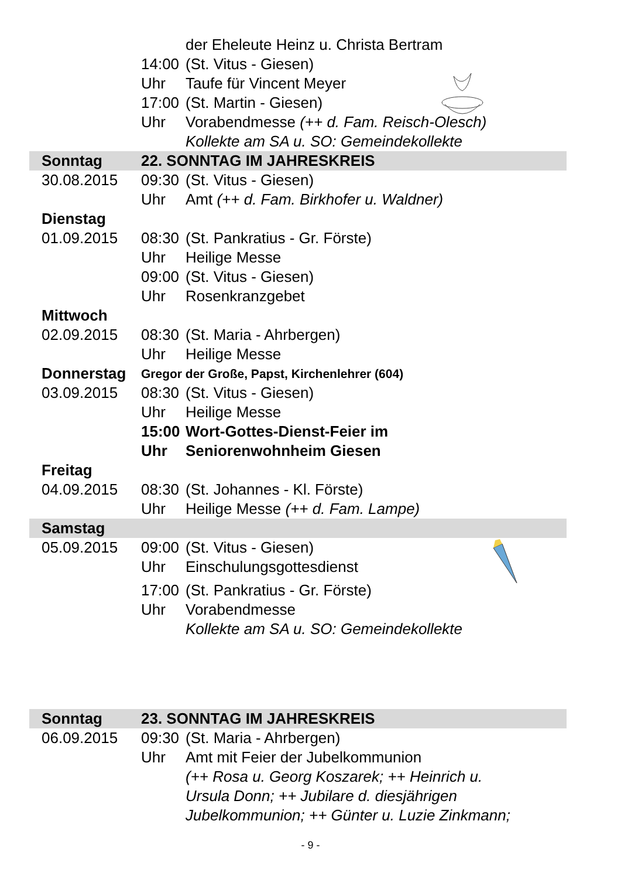| | | der Eheleute Heinz u. Christa Bertram |
| | 14:00 | (St. Vitus - Giesen) |
| | Uhr | Taufe für Vincent Meyer |
| | 17:00 | (St. Martin - Giesen) |
| | Uhr | Vorabendmesse (++ d. Fam. Reisch-Olesch) |
| | | Kollekte am SA u. SO: Gemeindekollekte |
| Sonntag | 22. SONNTAG IM JAHRESKREIS | |
| 30.08.2015 | 09:30 | (St. Vitus - Giesen) |
| | Uhr | Amt (++ d. Fam. Birkhofer u. Waldner) |
| Dienstag | | |
| 01.09.2015 | 08:30 | (St. Pankratius - Gr. Förste) |
| | Uhr | Heilige Messe |
| | 09:00 | (St. Vitus - Giesen) |
| | Uhr | Rosenkranzgebet |
| Mittwoch | | |
| 02.09.2015 | 08:30 | (St. Maria - Ahrbergen) |
| | Uhr | Heilige Messe |
| Donnerstag | Gregor der Große, Papst, Kirchenlehrer (604) | |
| 03.09.2015 | 08:30 | (St. Vitus - Giesen) |
| | Uhr | Heilige Messe |
| | 15:00 | Wort-Gottes-Dienst-Feier im |
| | Uhr | Seniorenwohnheim Giesen |
| Freitag | | |
| 04.09.2015 | 08:30 | (St. Johannes - Kl. Förste) |
| | Uhr | Heilige Messe (++ d. Fam. Lampe) |
| Samstag | | |
| 05.09.2015 | 09:00 | (St. Vitus - Giesen) |
| | Uhr | Einschulungsgottesdienst |
| | 17:00 | (St. Pankratius - Gr. Förste) |
| | Uhr | Vorabendmesse |
| | | Kollekte am SA u. SO: Gemeindekollekte |
| Sonntag | 23. SONNTAG IM JAHRESKREIS | |
| 06.09.2015 | 09:30 | (St. Maria - Ahrbergen) |
| | Uhr | Amt mit Feier der Jubelkommunion |
| | | (++ Rosa u. Georg Koszarek; ++ Heinrich u. |
| | | Ursula Donn; ++ Jubilare d. diesjährigen |
| | | Jubelkommunion; ++ Günter u. Luzie Zinkmann; |
- 9 -